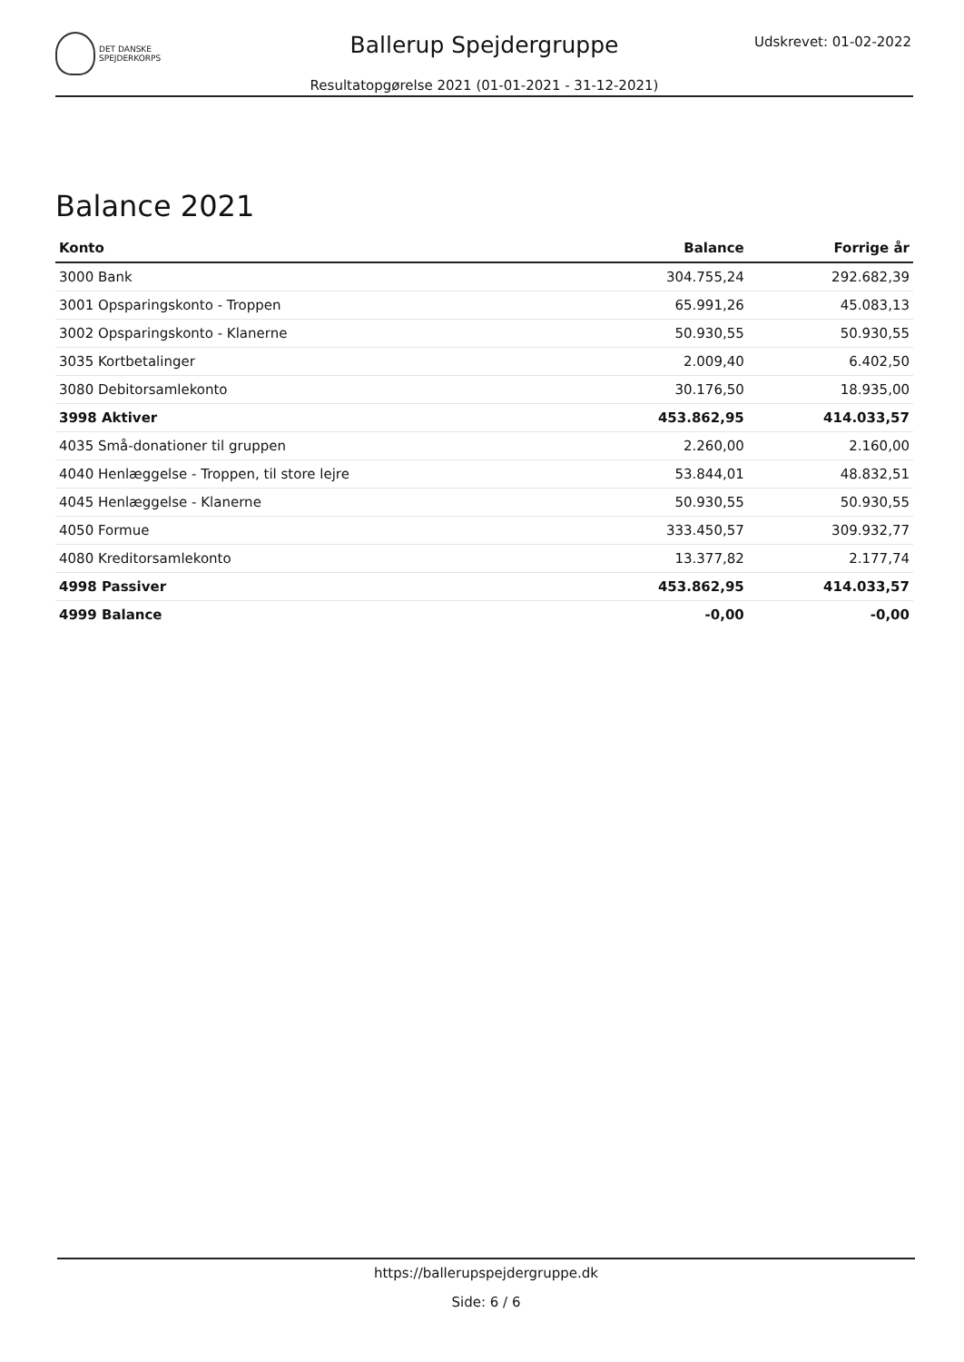DET DANSKE
SPEJDERKORPS
Ballerup Spejdergruppe Udskrevet: 01-02-2022
Resultatopgørelse 2021 (01-01-2021 - 31-12-2021)
Balance 2021
| Konto | Balance | Forrige år |
| --- | --- | --- |
| 3000 Bank | 304.755,24 | 292.682,39 |
| 3001 Opsparingskonto - Troppen | 65.991,26 | 45.083,13 |
| 3002 Opsparingskonto - Klanerne | 50.930,55 | 50.930,55 |
| 3035 Kortbetalinger | 2.009,40 | 6.402,50 |
| 3080 Debitorsamlekonto | 30.176,50 | 18.935,00 |
| 3998 Aktiver | 453.862,95 | 414.033,57 |
| 4035 Små-donationer til gruppen | 2.260,00 | 2.160,00 |
| 4040 Henlæggelse - Troppen, til store lejre | 53.844,01 | 48.832,51 |
| 4045 Henlæggelse - Klanerne | 50.930,55 | 50.930,55 |
| 4050 Formue | 333.450,57 | 309.932,77 |
| 4080 Kreditorsamlekonto | 13.377,82 | 2.177,74 |
| 4998 Passiver | 453.862,95 | 414.033,57 |
| 4999 Balance | -0,00 | -0,00 |
https://ballerupspejdergruppe.dk
Side: 6 / 6